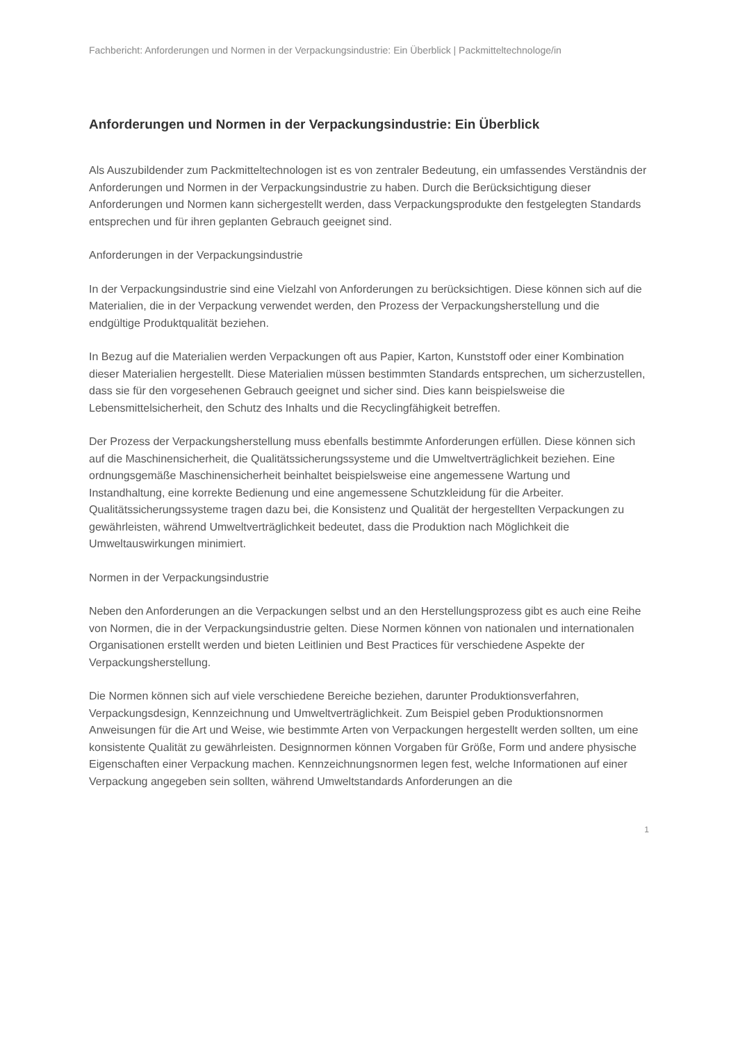Fachbericht: Anforderungen und Normen in der Verpackungsindustrie: Ein Überblick | Packmitteltechnologe/in
Anforderungen und Normen in der Verpackungsindustrie: Ein Überblick
Als Auszubildender zum Packmitteltechnologen ist es von zentraler Bedeutung, ein umfassendes Verständnis der Anforderungen und Normen in der Verpackungsindustrie zu haben. Durch die Berücksichtigung dieser Anforderungen und Normen kann sichergestellt werden, dass Verpackungsprodukte den festgelegten Standards entsprechen und für ihren geplanten Gebrauch geeignet sind.
Anforderungen in der Verpackungsindustrie
In der Verpackungsindustrie sind eine Vielzahl von Anforderungen zu berücksichtigen. Diese können sich auf die Materialien, die in der Verpackung verwendet werden, den Prozess der Verpackungsherstellung und die endgültige Produktqualität beziehen.
In Bezug auf die Materialien werden Verpackungen oft aus Papier, Karton, Kunststoff oder einer Kombination dieser Materialien hergestellt. Diese Materialien müssen bestimmten Standards entsprechen, um sicherzustellen, dass sie für den vorgesehenen Gebrauch geeignet und sicher sind. Dies kann beispielsweise die Lebensmittelsicherheit, den Schutz des Inhalts und die Recyclingfähigkeit betreffen.
Der Prozess der Verpackungsherstellung muss ebenfalls bestimmte Anforderungen erfüllen. Diese können sich auf die Maschinensicherheit, die Qualitätssicherungssysteme und die Umweltverträglichkeit beziehen. Eine ordnungsgemäße Maschinensicherheit beinhaltet beispielsweise eine angemessene Wartung und Instandhaltung, eine korrekte Bedienung und eine angemessene Schutzkleidung für die Arbeiter. Qualitätssicherungssysteme tragen dazu bei, die Konsistenz und Qualität der hergestellten Verpackungen zu gewährleisten, während Umweltverträglichkeit bedeutet, dass die Produktion nach Möglichkeit die Umweltauswirkungen minimiert.
Normen in der Verpackungsindustrie
Neben den Anforderungen an die Verpackungen selbst und an den Herstellungsprozess gibt es auch eine Reihe von Normen, die in der Verpackungsindustrie gelten. Diese Normen können von nationalen und internationalen Organisationen erstellt werden und bieten Leitlinien und Best Practices für verschiedene Aspekte der Verpackungsherstellung.
Die Normen können sich auf viele verschiedene Bereiche beziehen, darunter Produktionsverfahren, Verpackungsdesign, Kennzeichnung und Umweltverträglichkeit. Zum Beispiel geben Produktionsnormen Anweisungen für die Art und Weise, wie bestimmte Arten von Verpackungen hergestellt werden sollten, um eine konsistente Qualität zu gewährleisten. Designnormen können Vorgaben für Größe, Form und andere physische Eigenschaften einer Verpackung machen. Kennzeichnungsnormen legen fest, welche Informationen auf einer Verpackung angegeben sein sollten, während Umweltstandards Anforderungen an die
1